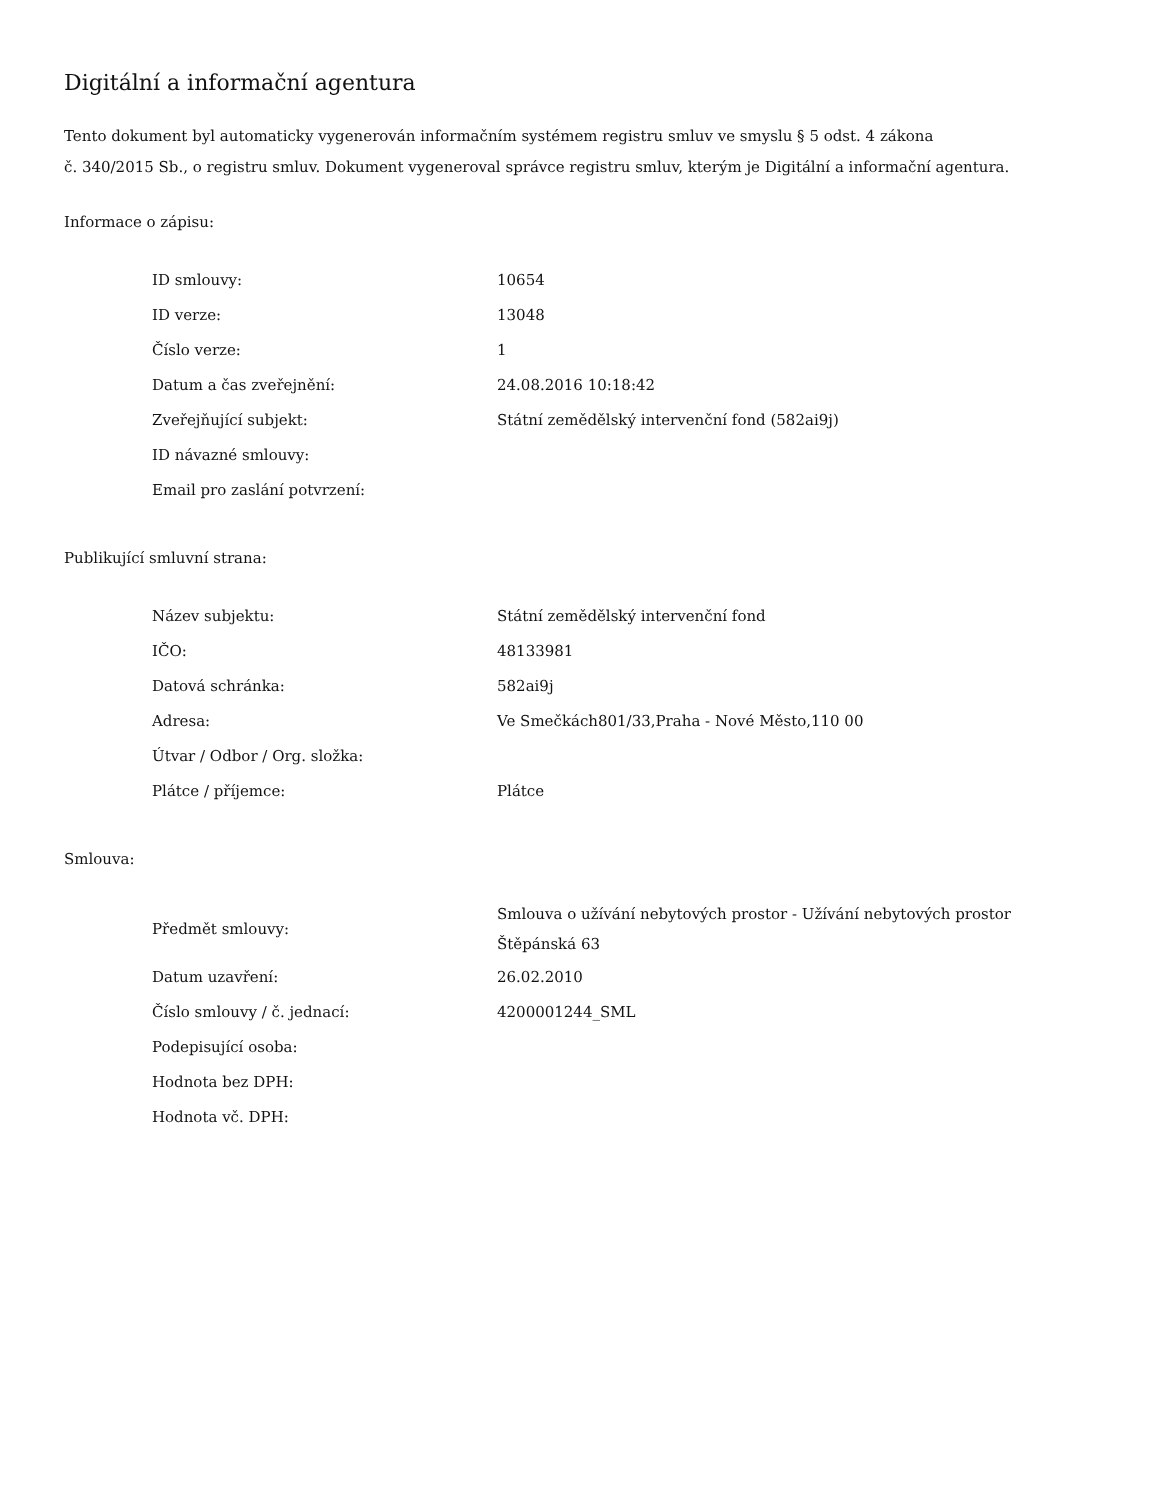Digitální a informační agentura
Tento dokument byl automaticky vygenerován informačním systémem registru smluv ve smyslu § 5 odst. 4 zákona
č. 340/2015 Sb., o registru smluv. Dokument vygeneroval správce registru smluv, kterým je Digitální a informační agentura.
Informace o zápisu:
| ID smlouvy: | 10654 |
| ID verze: | 13048 |
| Číslo verze: | 1 |
| Datum a čas zveřejnění: | 24.08.2016 10:18:42 |
| Zveřejňující subjekt: | Státní zemědělský intervenční fond (582ai9j) |
| ID návazné smlouvy: | |
| Email pro zaslání potvrzení: | |
Publikující smluvní strana:
| Název subjektu: | Státní zemědělský intervenční fond |
| IČO: | 48133981 |
| Datová schránka: | 582ai9j |
| Adresa: | Ve Smečkách801/33,Praha - Nové Město,110 00 |
| Útvar / Odbor / Org. složka: | |
| Plátce / příjemce: | Plátce |
Smlouva:
| Předmět smlouvy: | Smlouva o užívání nebytových prostor - Užívání nebytových prostor Štěpánská 63 |
| Datum uzavření: | 26.02.2010 |
| Číslo smlouvy / č. jednací: | 4200001244_SML |
| Podepisující osoba: | |
| Hodnota bez DPH: | |
| Hodnota vč. DPH: | |